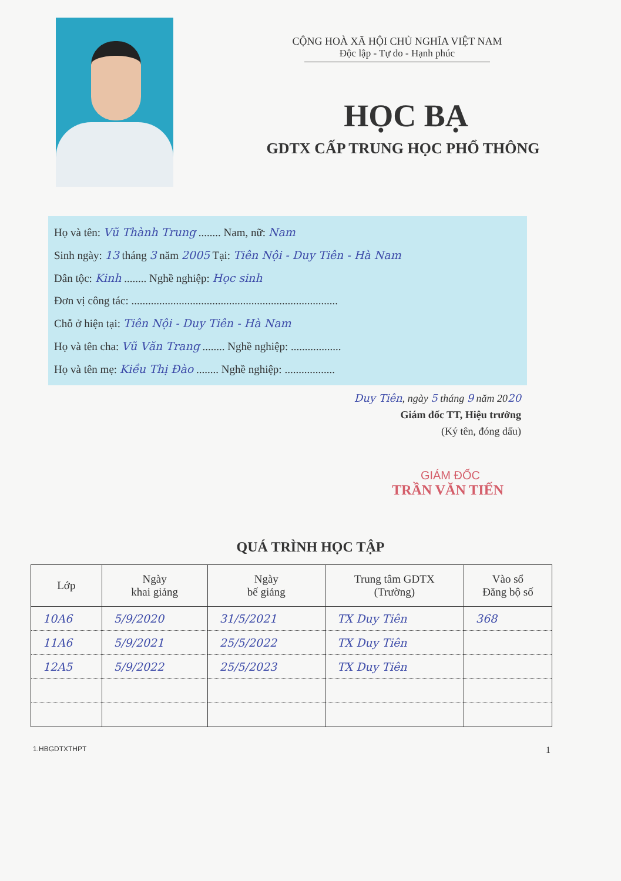CỘNG HOÀ XÃ HỘI CHỦ NGHĨA VIỆT NAM
Độc lập - Tự do - Hạnh phúc
HỌC BẠ
GDTX CẤP TRUNG HỌC PHỔ THÔNG
Họ và tên: Vũ Thành Trung ........ Nam, nữ: Nam
Sinh ngày: 13 tháng 3 năm 2005 Tại: Tiên Nội - Duy Tiên - Hà Nam
Dân tộc: Kinh ........ Nghề nghiệp: Học sinh
Đơn vị công tác: ..........................................................................
Chỗ ở hiện tại: Tiên Nội - Duy Tiên - Hà Nam
Họ và tên cha: Vũ Văn Trang ........ Nghề nghiệp: ..................
Họ và tên mẹ: Kiều Thị Đào ........ Nghề nghiệp: ..................
Duy Tiên, ngày 5 tháng 9 năm 2020
Giám đốc TT, Hiệu trưởng
(Ký tên, đóng dấu)
GIÁM ĐỐC
TRẦN VĂN TIẾN
QUÁ TRÌNH HỌC TẬP
| Lớp | Ngày khai giảng | Ngày bế giảng | Trung tâm GDTX (Trường) | Vào sổ Đăng bộ số |
| --- | --- | --- | --- | --- |
| 10A6 | 5/9/2020 | 31/5/2021 | TX Duy Tiên | 368 |
| 11A6 | 5/9/2021 | 25/5/2022 | TX Duy Tiên | |
| 12A5 | 5/9/2022 | 25/5/2023 | TX Duy Tiên | |
1.HBGDTXTHPT 1